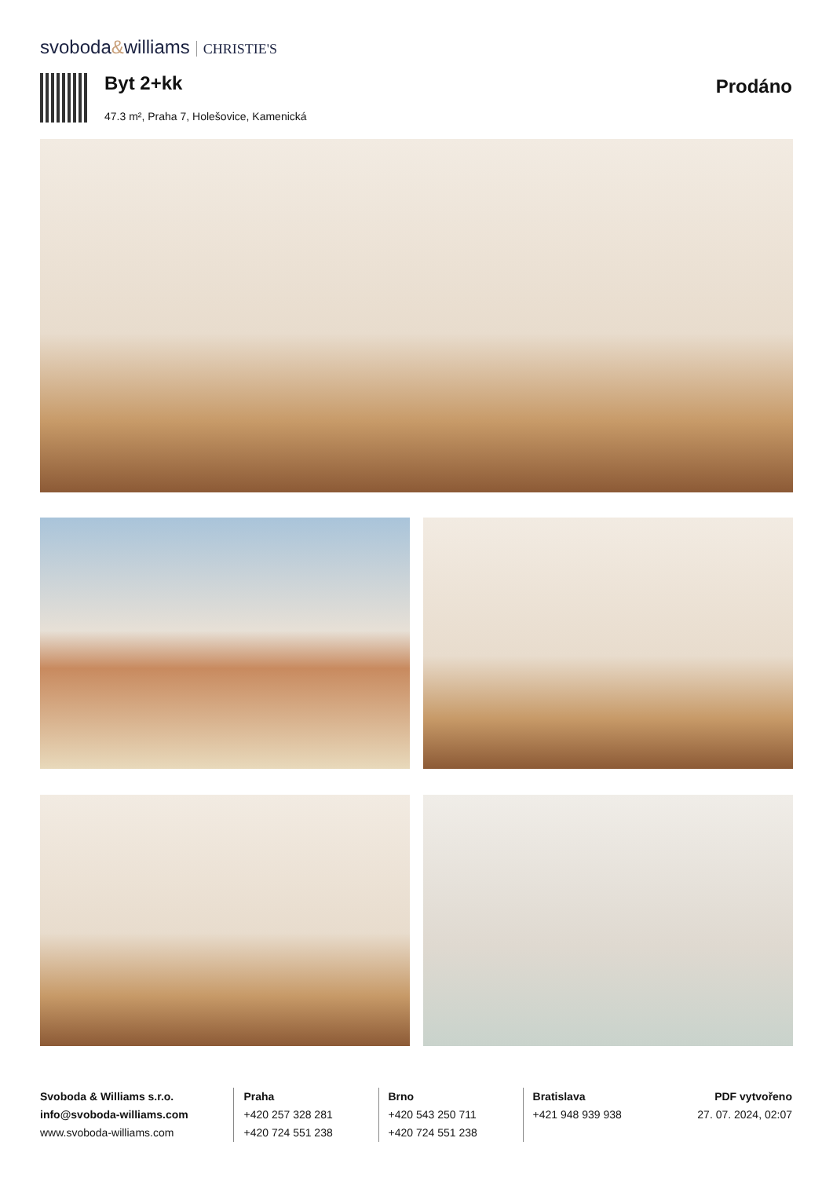svoboda&williams CHRISTIE'S
Byt 2+kk
47.3 m², Praha 7, Holešovice, Kamenická
Prodáno
Svoboda & Williams s.r.o.
info@svoboda-williams.com
www.svoboda-williams.com
Praha
+420 257 328 281
+420 724 551 238
Brno
+420 543 250 711
+420 724 551 238
Bratislava
+421 948 939 938
PDF vytvořeno
27. 07. 2024, 02:07